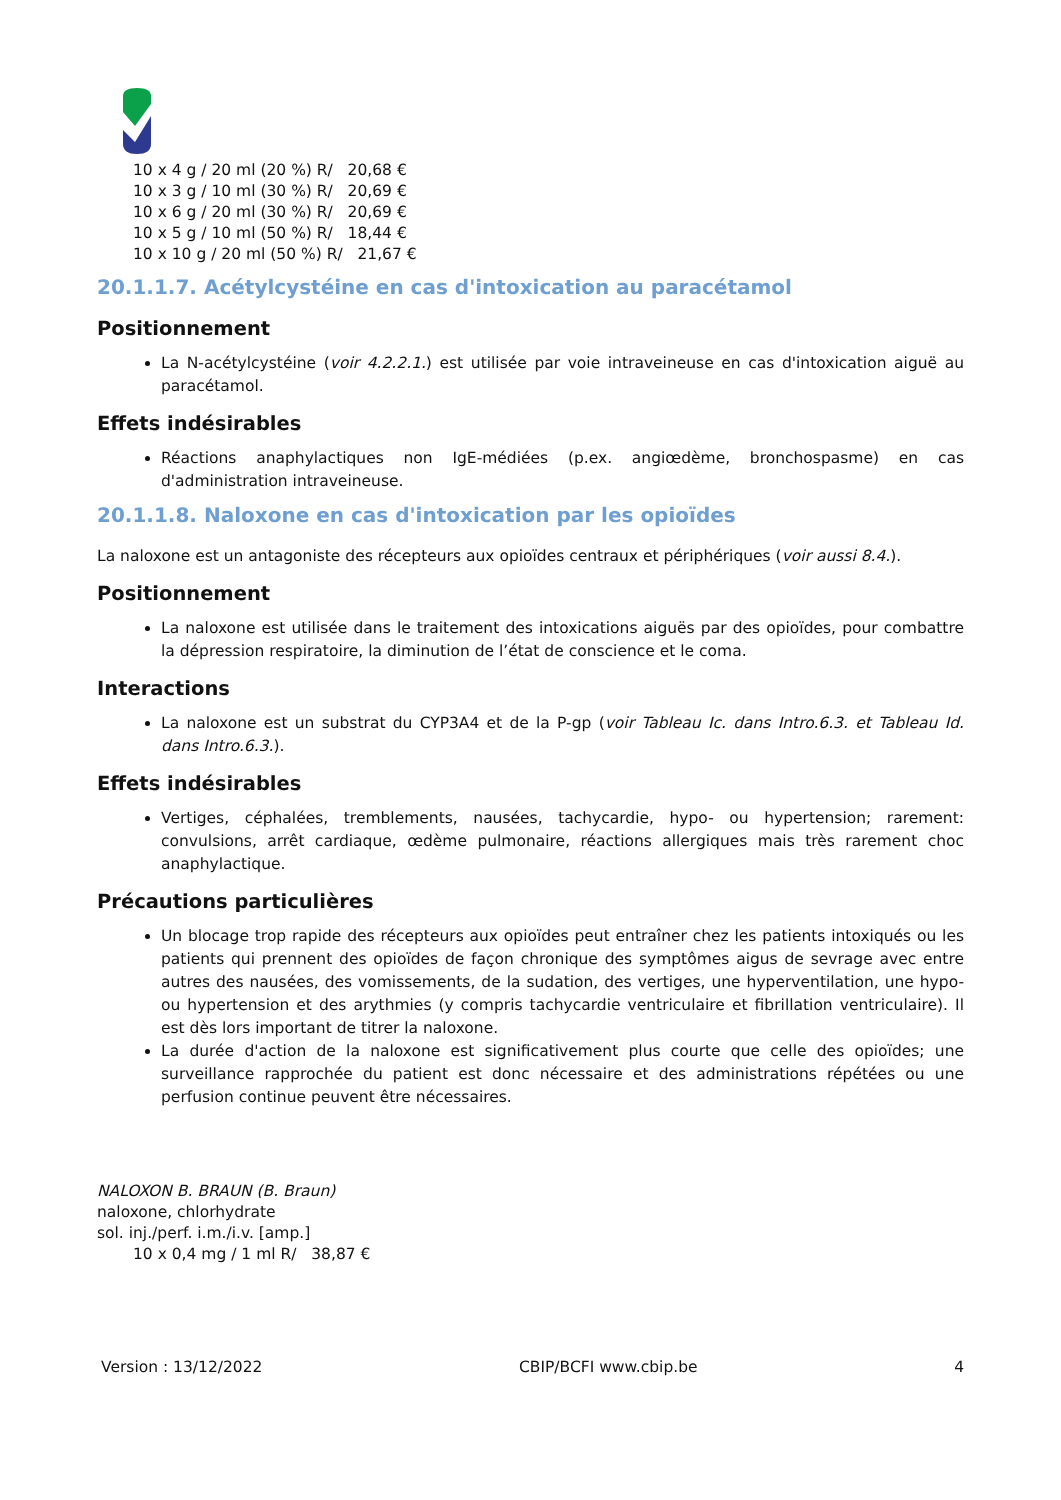10 x 4 g / 20 ml (20 %) R/ 20,68 €
10 x 3 g / 10 ml (30 %) R/ 20,69 €
10 x 6 g / 20 ml (30 %) R/ 20,69 €
10 x 5 g / 10 ml (50 %) R/ 18,44 €
10 x 10 g / 20 ml (50 %) R/ 21,67 €
20.1.1.7. Acétylcystéine en cas d'intoxication au paracétamol
Positionnement
La N-acétylcystéine (voir 4.2.2.1.) est utilisée par voie intraveineuse en cas d'intoxication aiguë au paracétamol.
Effets indésirables
Réactions anaphylactiques non IgE-médiées (p.ex. angiœdème, bronchospasme) en cas d'administration intraveineuse.
20.1.1.8. Naloxone en cas d'intoxication par les opioïdes
La naloxone est un antagoniste des récepteurs aux opioïdes centraux et périphériques (voir aussi 8.4.).
Positionnement
La naloxone est utilisée dans le traitement des intoxications aiguës par des opioïdes, pour combattre la dépression respiratoire, la diminution de l’état de conscience et le coma.
Interactions
La naloxone est un substrat du CYP3A4 et de la P-gp (voir Tableau Ic. dans Intro.6.3. et Tableau Id. dans Intro.6.3.).
Effets indésirables
Vertiges, céphalées, tremblements, nausées, tachycardie, hypo- ou hypertension; rarement: convulsions, arrêt cardiaque, œdème pulmonaire, réactions allergiques mais très rarement choc anaphylactique.
Précautions particulières
Un blocage trop rapide des récepteurs aux opioïdes peut entraîner chez les patients intoxiqués ou les patients qui prennent des opioïdes de façon chronique des symptômes aigus de sevrage avec entre autres des nausées, des vomissements, de la sudation, des vertiges, une hyperventilation, une hypo- ou hypertension et des arythmies (y compris tachycardie ventriculaire et fibrillation ventriculaire). Il est dès lors important de titrer la naloxone.
La durée d'action de la naloxone est significativement plus courte que celle des opioïdes; une surveillance rapprochée du patient est donc nécessaire et des administrations répétées ou une perfusion continue peuvent être nécessaires.
NALOXON B. BRAUN (B. Braun)
naloxone, chlorhydrate
sol. inj./perf. i.m./i.v. [amp.]
10 x 0,4 mg / 1 ml R/ 38,87 €
Version : 13/12/2022 CBIP/BCFI www.cbip.be 4